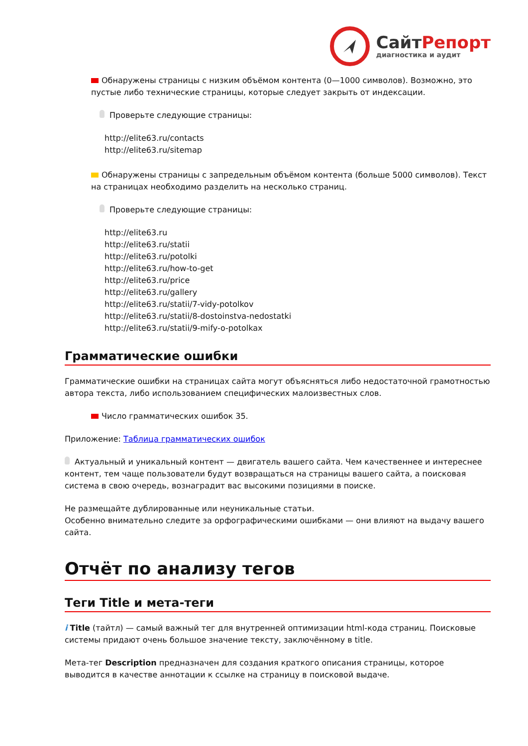СайтРепорт
диагностика и аудит
Обнаружены страницы с низким объёмом контента (0—1000 символов). Возможно, это пустые либо технические страницы, которые следует закрыть от индексации.
Проверьте следующие страницы:
http://elite63.ru/contacts
http://elite63.ru/sitemap
Обнаружены страницы с запредельным объёмом контента (больше 5000 символов). Текст на страницах необходимо разделить на несколько страниц.
Проверьте следующие страницы:
http://elite63.ru
http://elite63.ru/statii
http://elite63.ru/potolki
http://elite63.ru/how-to-get
http://elite63.ru/price
http://elite63.ru/gallery
http://elite63.ru/statii/7-vidy-potolkov
http://elite63.ru/statii/8-dostoinstva-nedostatki
http://elite63.ru/statii/9-mify-o-potolkax
Грамматические ошибки
Грамматические ошибки на страницах сайта могут объясняться либо недостаточной грамотностью автора текста, либо использованием специфических малоизвестных слов.
Число грамматических ошибок 35.
Приложение: Таблица грамматических ошибок
Актуальный и уникальный контент — двигатель вашего сайта. Чем качественнее и интереснее контент, тем чаще пользователи будут возвращаться на страницы вашего сайта, а поисковая система в свою очередь, вознаградит вас высокими позициями в поиске.
Не размещайте дублированные или неуникальные статьи.
Особенно внимательно следите за орфографическими ошибками — они влияют на выдачу вашего сайта.
Отчёт по анализу тегов
Теги Title и мета-теги
i Title (тайтл) — самый важный тег для внутренней оптимизации html-кода страниц. Поисковые системы придают очень большое значение тексту, заключённому в title.
Мета-тег Description предназначен для создания краткого описания страницы, которое выводится в качестве аннотации к ссылке на страницу в поисковой выдаче.